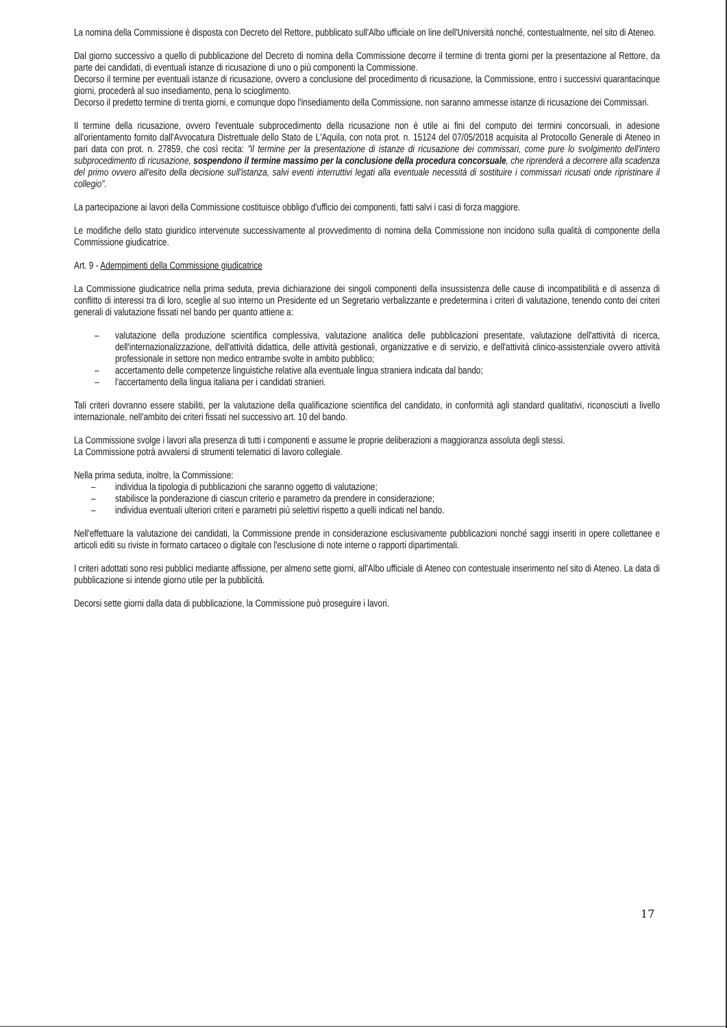La nomina della Commissione è disposta con Decreto del Rettore, pubblicato sull'Albo ufficiale on line dell'Università nonché, contestualmente, nel sito di Ateneo.
Dal giorno successivo a quello di pubblicazione del Decreto di nomina della Commissione decorre il termine di trenta giorni per la presentazione al Rettore, da parte dei candidati, di eventuali istanze di ricusazione di uno o più componenti la Commissione.
Decorso il termine per eventuali istanze di ricusazione, ovvero a conclusione del procedimento di ricusazione, la Commissione, entro i successivi quarantacinque giorni, procederà al suo insediamento, pena lo scioglimento.
Decorso il predetto termine di trenta giorni, e comunque dopo l'insediamento della Commissione, non saranno ammesse istanze di ricusazione dei Commissari.
Il termine della ricusazione, ovvero l'eventuale subprocedimento della ricusazione non è utile ai fini del computo dei termini concorsuali, in adesione all'orientamento fornito dall'Avvocatura Distrettuale dello Stato de L'Aquila, con nota prot. n. 15124 del 07/05/2018 acquisita al Protocollo Generale di Ateneo in pari data con prot. n. 27859, che così recita: "il termine per la presentazione di istanze di ricusazione dei commissari, come pure lo svolgimento dell'intero subprocedimento di ricusazione, sospendono il termine massimo per la conclusione della procedura concorsuale, che riprenderà a decorrere alla scadenza del primo ovvero all'esito della decisione sull'istanza, salvi eventi interruttivi legati alla eventuale necessità di sostituire i commissari ricusati onde ripristinare il collegio".
La partecipazione ai lavori della Commissione costituisce obbligo d'ufficio dei componenti, fatti salvi i casi di forza maggiore.
Le modifiche dello stato giuridico intervenute successivamente al provvedimento di nomina della Commissione non incidono sulla qualità di componente della Commissione giudicatrice.
Art. 9 - Adempimenti della Commissione giudicatrice
La Commissione giudicatrice nella prima seduta, previa dichiarazione dei singoli componenti della insussistenza delle cause di incompatibilità e di assenza di conflitto di interessi tra di loro, sceglie al suo interno un Presidente ed un Segretario verbalizzante e predetermina i criteri di valutazione, tenendo conto dei criteri generali di valutazione fissati nel bando per quanto attiene a:
– valutazione della produzione scientifica complessiva, valutazione analitica delle pubblicazioni presentate, valutazione dell'attività di ricerca, dell'internazionalizzazione, dell'attività didattica, delle attività gestionali, organizzative e di servizio, e dell'attività clinico-assistenziale ovvero attività professionale in settore non medico entrambe svolte in ambito pubblico;
– accertamento delle competenze linguistiche relative alla eventuale lingua straniera indicata dal bando;
– l'accertamento della lingua italiana per i candidati stranieri.
Tali criteri dovranno essere stabiliti, per la valutazione della qualificazione scientifica del candidato, in conformità agli standard qualitativi, riconosciuti a livello internazionale, nell'ambito dei criteri fissati nel successivo art. 10 del bando.
La Commissione svolge i lavori alla presenza di tutti i componenti e assume le proprie deliberazioni a maggioranza assoluta degli stessi.
La Commissione potrà avvalersi di strumenti telematici di lavoro collegiale.
Nella prima seduta, inoltre, la Commissione:
– individua la tipologia di pubblicazioni che saranno oggetto di valutazione;
– stabilisce la ponderazione di ciascun criterio e parametro da prendere in considerazione;
– individua eventuali ulteriori criteri e parametri più selettivi rispetto a quelli indicati nel bando.
Nell'effettuare la valutazione dei candidati, la Commissione prende in considerazione esclusivamente pubblicazioni nonché saggi inseriti in opere collettanee e articoli editi su riviste in formato cartaceo o digitale con l'esclusione di note interne o rapporti dipartimentali.
I criteri adottati sono resi pubblici mediante affissione, per almeno sette giorni, all'Albo ufficiale di Ateneo con contestuale inserimento nel sito di Ateneo. La data di pubblicazione si intende giorno utile per la pubblicità.
Decorsi sette giorni dalla data di pubblicazione, la Commissione può proseguire i lavori.
17